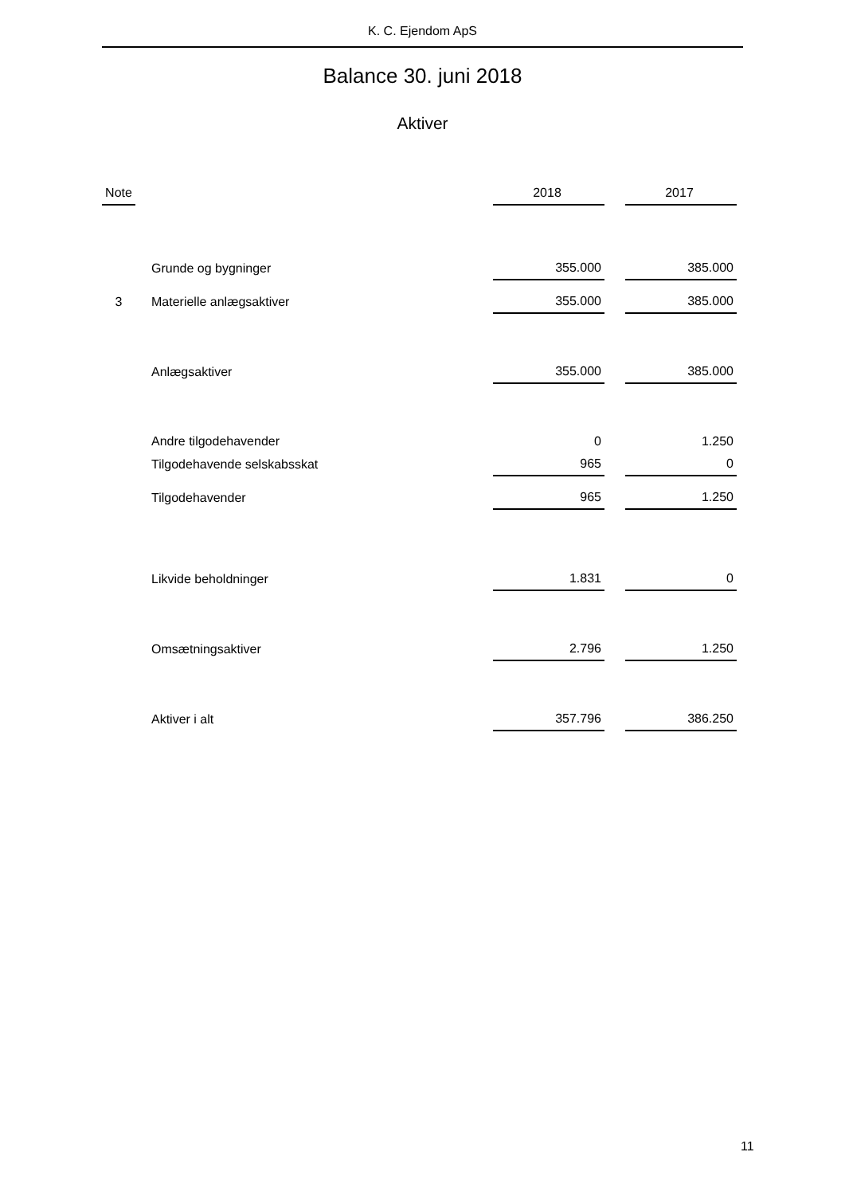K. C. Ejendom ApS
Balance 30. juni 2018
Aktiver
| Note | | | 2018 | | 2017 |
| --- | --- | --- | --- | --- | --- |
| | | Grunde og bygninger | 355.000 | | 385.000 |
| 3 | | Materielle anlægsaktiver | 355.000 | | 385.000 |
| | | Anlægsaktiver | 355.000 | | 385.000 |
| | | Andre tilgodehavender | 0 | | 1.250 |
| | | Tilgodehavende selskabsskat | 965 | | 0 |
| | | Tilgodehavender | 965 | | 1.250 |
| | | Likvide beholdninger | 1.831 | | 0 |
| | | Omsætningsaktiver | 2.796 | | 1.250 |
| | | Aktiver i alt | 357.796 | | 386.250 |
11